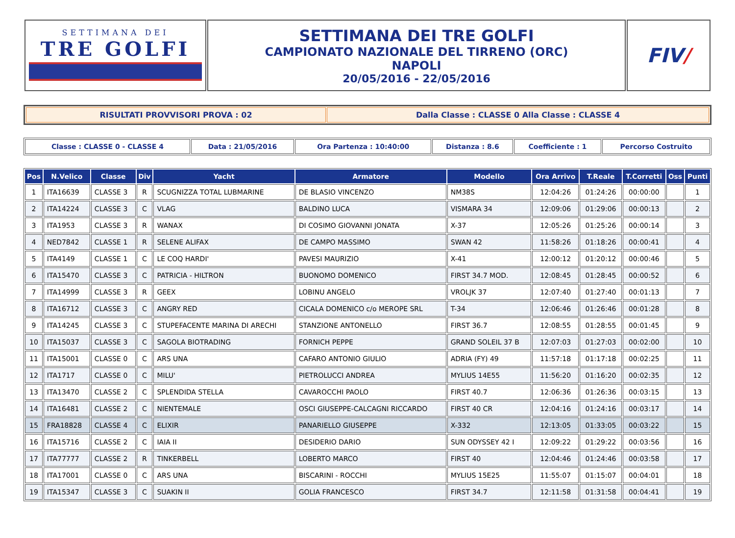| SETTIMANA DEI TRE GOLFI | SETTIMANA DEI TRE GOLFI CAMPIONATO NAZIONALE DEL TIRRENO (ORC) NAPOLI 20/05/2016 - 22/05/2016 | FIV / |
| RISULTATI PROVVISORI PROVA : 02 | Dalla Classe : CLASSE 0 Alla Classe : CLASSE 4 |
| Classe : CLASSE 0 - CLASSE 4 | Data : 21/05/2016 | Ora Partenza : 10:40:00 | Distanza : 8.6 | Coefficiente : 1 | Percorso Costruito |
| Pos | N.Velico | Classe | Div | Yacht | Armatore | Modello | Ora Arrivo | T.Reale | T.Corretti | Oss | Punti |
| --- | --- | --- | --- | --- | --- | --- | --- | --- | --- | --- | --- |
| 1 | ITA16639 | CLASSE 3 | R | SCUGNIZZA TOTAL LUBMARINE | DE BLASIO VINCENZO | NM38S | 12:04:26 | 01:24:26 | 00:00:00 | | 1 |
| 2 | ITA14224 | CLASSE 3 | C | VLAG | BALDINO LUCA | VISMARA 34 | 12:09:06 | 01:29:06 | 00:00:13 | | 2 |
| 3 | ITA1953 | CLASSE 3 | R | WANAX | DI COSIMO GIOVANNI JONATA | X-37 | 12:05:26 | 01:25:26 | 00:00:14 | | 3 |
| 4 | NED7842 | CLASSE 1 | R | SELENE ALIFAX | DE CAMPO MASSIMO | SWAN 42 | 11:58:26 | 01:18:26 | 00:00:41 | | 4 |
| 5 | ITA4149 | CLASSE 1 | C | LE COQ HARDI' | PAVESI MAURIZIO | X-41 | 12:00:12 | 01:20:12 | 00:00:46 | | 5 |
| 6 | ITA15470 | CLASSE 3 | C | PATRICIA - HILTRON | BUONOMO DOMENICO | FIRST 34.7 MOD. | 12:08:45 | 01:28:45 | 00:00:52 | | 6 |
| 7 | ITA14999 | CLASSE 3 | R | GEEX | LOBINU ANGELO | VROLJK 37 | 12:07:40 | 01:27:40 | 00:01:13 | | 7 |
| 8 | ITA16712 | CLASSE 3 | C | ANGRY RED | CICALA DOMENICO c/o MEROPE SRL | T-34 | 12:06:46 | 01:26:46 | 00:01:28 | | 8 |
| 9 | ITA14245 | CLASSE 3 | C | STUPEFACENTE MARINA DI ARECHI | STANZIONE ANTONELLO | FIRST 36.7 | 12:08:55 | 01:28:55 | 00:01:45 | | 9 |
| 10 | ITA15037 | CLASSE 3 | C | SAGOLA BIOTRADING | FORNICH PEPPE | GRAND SOLEIL 37 B | 12:07:03 | 01:27:03 | 00:02:00 | | 10 |
| 11 | ITA15001 | CLASSE 0 | C | ARS UNA | CAFARO ANTONIO GIULIO | ADRIA (FY) 49 | 11:57:18 | 01:17:18 | 00:02:25 | | 11 |
| 12 | ITA1717 | CLASSE 0 | C | MILU' | PIETROLUCCI ANDREA | MYLIUS 14E55 | 11:56:20 | 01:16:20 | 00:02:35 | | 12 |
| 13 | ITA13470 | CLASSE 2 | C | SPLENDIDA STELLA | CAVAROCCHI PAOLO | FIRST 40.7 | 12:06:36 | 01:26:36 | 00:03:15 | | 13 |
| 14 | ITA16481 | CLASSE 2 | C | NIENTEMALE | OSCI GIUSEPPE-CALCAGNI RICCARDO | FIRST 40 CR | 12:04:16 | 01:24:16 | 00:03:17 | | 14 |
| 15 | FRA18828 | CLASSE 4 | C | ELIXIR | PANARIELLO GIUSEPPE | X-332 | 12:13:05 | 01:33:05 | 00:03:22 | | 15 |
| 16 | ITA15716 | CLASSE 2 | C | IAIA II | DESIDERIO DARIO | SUN ODYSSEY 42 I | 12:09:22 | 01:29:22 | 00:03:56 | | 16 |
| 17 | ITA77777 | CLASSE 2 | R | TINKERBELL | LOBERTO MARCO | FIRST 40 | 12:04:46 | 01:24:46 | 00:03:58 | | 17 |
| 18 | ITA17001 | CLASSE 0 | C | ARS UNA | BISCARINI - ROCCHI | MYLIUS 15E25 | 11:55:07 | 01:15:07 | 00:04:01 | | 18 |
| 19 | ITA15347 | CLASSE 3 | C | SUAKIN II | GOLIA FRANCESCO | FIRST 34.7 | 12:11:58 | 01:31:58 | 00:04:41 | | 19 |